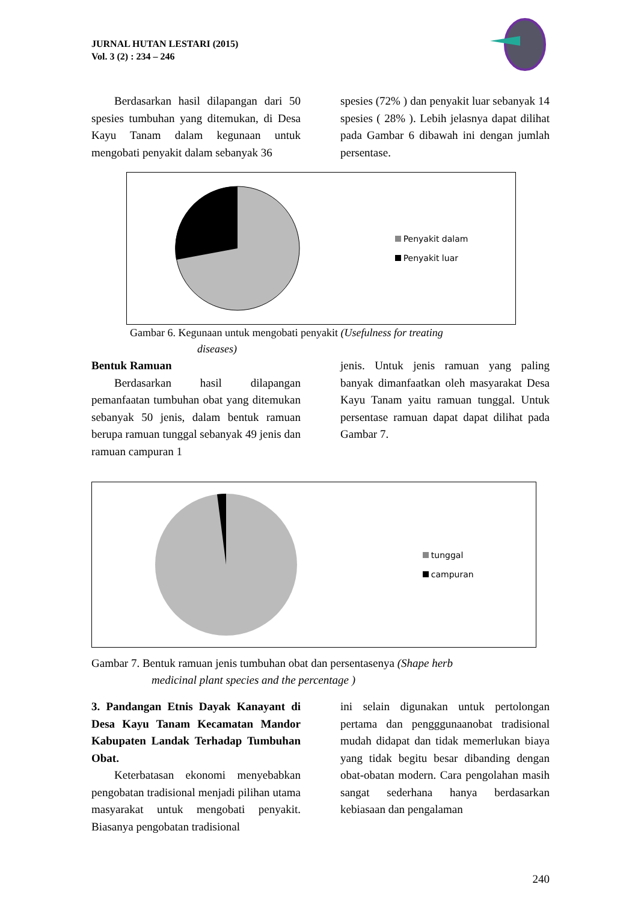JURNAL HUTAN LESTARI (2015)
Vol. 3 (2) : 234 – 246
Berdasarkan hasil dilapangan dari 50 spesies tumbuhan yang ditemukan, di Desa Kayu Tanam dalam kegunaan untuk mengobati penyakit dalam sebanyak 36
spesies (72% ) dan penyakit luar sebanyak 14 spesies ( 28% ). Lebih jelasnya dapat dilihat pada Gambar 6 dibawah ini dengan jumlah persentase.
Penyakit dalam
Penyakit luar
Gambar 6. Kegunaan untuk mengobati penyakit (Usefulness for treating
diseases)
Bentuk Ramuan
Berdasarkan hasil dilapangan pemanfaatan tumbuhan obat yang ditemukan sebanyak 50 jenis, dalam bentuk ramuan berupa ramuan tunggal sebanyak 49 jenis dan ramuan campuran 1
jenis. Untuk jenis ramuan yang paling banyak dimanfaatkan oleh masyarakat Desa Kayu Tanam yaitu ramuan tunggal. Untuk persentase ramuan dapat dapat dilihat pada Gambar 7.
tunggal
campuran
Gambar 7. Bentuk ramuan jenis tumbuhan obat dan persentasenya (Shape herb
medicinal plant species and the percentage )
3. Pandangan Etnis Dayak Kanayant di Desa Kayu Tanam Kecamatan Mandor Kabupaten Landak Terhadap Tumbuhan Obat.
Keterbatasan ekonomi menyebabkan pengobatan tradisional menjadi pilihan utama masyarakat untuk mengobati penyakit. Biasanya pengobatan tradisional
ini selain digunakan untuk pertolongan pertama dan pengggunaanobat tradisional mudah didapat dan tidak memerlukan biaya yang tidak begitu besar dibanding dengan obat-obatan modern. Cara pengolahan masih sangat sederhana hanya berdasarkan kebiasaan dan pengalaman
240